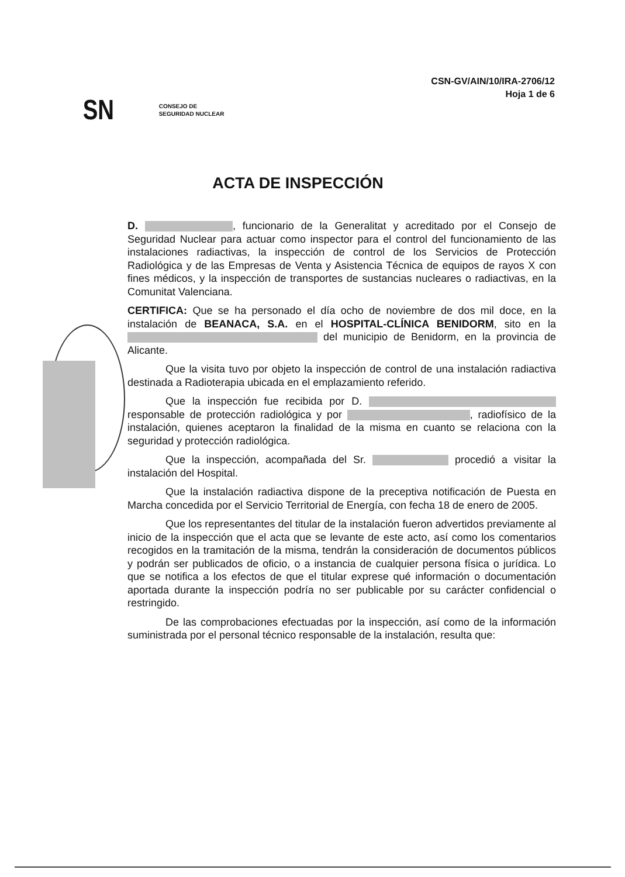CSN-GV/AIN/10/IRA-2706/12
Hoja 1 de 6
SN CONSEJO DE
SEGURIDAD NUCLEAR
ACTA DE INSPECCIÓN
D. , funcionario de la Generalitat y acreditado por el Consejo de Seguridad Nuclear para actuar como inspector para el control del funcionamiento de las instalaciones radiactivas, la inspección de control de los Servicios de Protección Radiológica y de las Empresas de Venta y Asistencia Técnica de equipos de rayos X con fines médicos, y la inspección de transportes de sustancias nucleares o radiactivas, en la Comunitat Valenciana.
CERTIFICA: Que se ha personado el día ocho de noviembre de dos mil doce, en la instalación de BEANACA, S.A. en el HOSPITAL-CLÍNICA BENIDORM, sito en la del municipio de Benidorm, en la provincia de Alicante.
Que la visita tuvo por objeto la inspección de control de una instalación radiactiva destinada a Radioterapia ubicada en el emplazamiento referido.
Que la inspección fue recibida por D. responsable de protección radiológica y por , radiofísico de la instalación, quienes aceptaron la finalidad de la misma en cuanto se relaciona con la seguridad y protección radiológica.
Que la inspección, acompañada del Sr. procedió a visitar la instalación del Hospital.
Que la instalación radiactiva dispone de la preceptiva notificación de Puesta en Marcha concedida por el Servicio Territorial de Energía, con fecha 18 de enero de 2005.
Que los representantes del titular de la instalación fueron advertidos previamente al inicio de la inspección que el acta que se levante de este acto, así como los comentarios recogidos en la tramitación de la misma, tendrán la consideración de documentos públicos y podrán ser publicados de oficio, o a instancia de cualquier persona física o jurídica. Lo que se notifica a los efectos de que el titular exprese qué información o documentación aportada durante la inspección podría no ser publicable por su carácter confidencial o restringido.
De las comprobaciones efectuadas por la inspección, así como de la información suministrada por el personal técnico responsable de la instalación, resulta que: